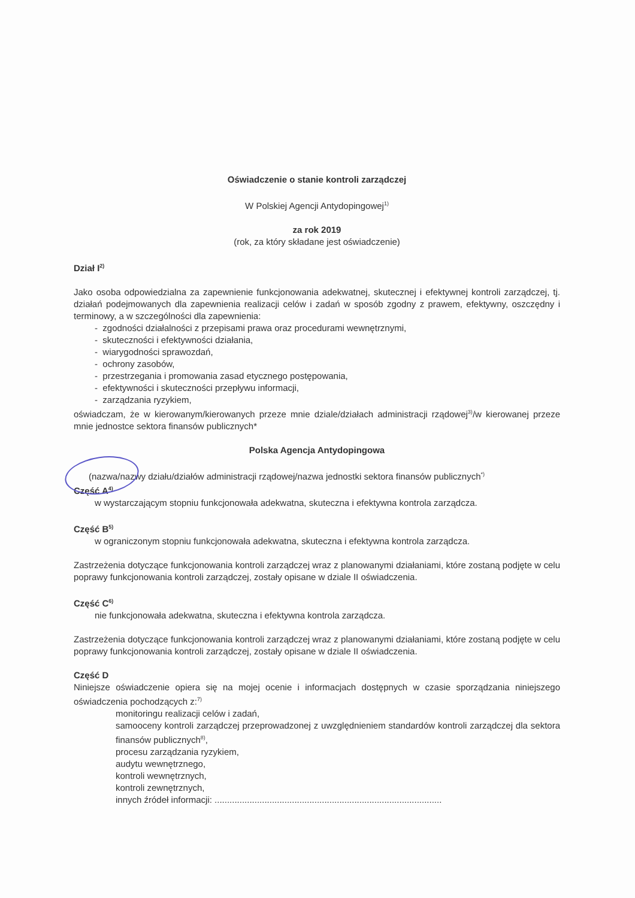Oświadczenie o stanie kontroli zarządczej
W Polskiej Agencji Antydopingowej<sup>1)</sup>
za rok 2019
(rok, za który składane jest oświadczenie)
Dział I<sup>2)</sup>
Jako osoba odpowiedzialna za zapewnienie funkcjonowania adekwatnej, skutecznej i efektywnej kontroli zarządczej, tj. działań podejmowanych dla zapewnienia realizacji celów i zadań w sposób zgodny z prawem, efektywny, oszczędny i terminowy, a w szczególności dla zapewnienia:
- zgodności działalności z przepisami prawa oraz procedurami wewnętrznymi,
- skuteczności i efektywności działania,
- wiarygodności sprawozdań,
- ochrony zasobów,
- przestrzegania i promowania zasad etycznego postępowania,
- efektywności i skuteczności przepływu informacji,
- zarządzania ryzykiem,
oświadczam, że w kierowanym/kierowanych przeze mnie dziale/działach administracji rządowej<sup>3)</sup>/w kierowanej przeze mnie jednostce sektora finansów publicznych*
Polska Agencja Antydopingowa
(nazwa/nazwy działu/działów administracji rządowej/nazwa jednostki sektora finansów publicznych<sup>*)</sup>
Część A<sup>4)</sup>
w wystarczającym stopniu funkcjonowała adekwatna, skuteczna i efektywna kontrola zarządcza.
Część B<sup>5)</sup>
w ograniczonym stopniu funkcjonowała adekwatna, skuteczna i efektywna kontrola zarządcza.
Zastrzeżenia dotyczące funkcjonowania kontroli zarządczej wraz z planowanymi działaniami, które zostaną podjęte w celu poprawy funkcjonowania kontroli zarządczej, zostały opisane w dziale II oświadczenia.
Część C<sup>6)</sup>
nie funkcjonowała adekwatna, skuteczna i efektywna kontrola zarządcza.
Zastrzeżenia dotyczące funkcjonowania kontroli zarządczej wraz z planowanymi działaniami, które zostaną podjęte w celu poprawy funkcjonowania kontroli zarządczej, zostały opisane w dziale II oświadczenia.
Część D
Niniejsze oświadczenie opiera się na mojej ocenie i informacjach dostępnych w czasie sporządzania niniejszego oświadczenia pochodzących z:<sup>7)</sup>
monitoringu realizacji celów i zadań,
samooceny kontroli zarządczej przeprowadzonej z uwzględnieniem standardów kontroli zarządczej dla sektora finansów publicznych<sup>8)</sup>,
procesu zarządzania ryzykiem,
audytu wewnętrznego,
kontroli wewnętrznych,
kontroli zewnętrznych,
innych źródeł informacji: ...........................................................................................